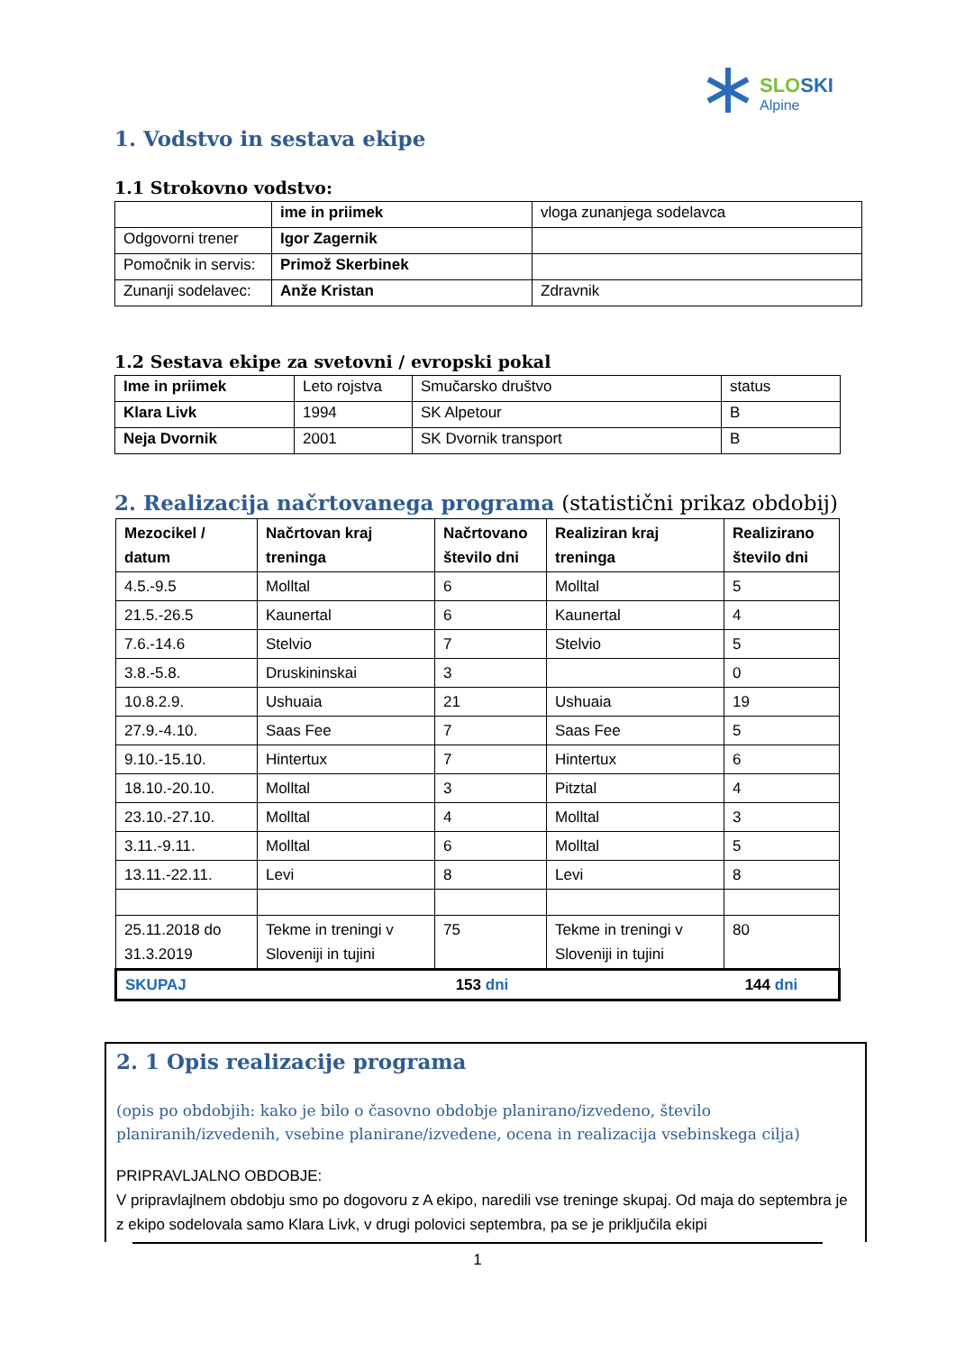SLOSKI
Alpine
1. Vodstvo in sestava ekipe
1.1 Strokovno vodstvo:
| | ime in priimek | vloga zunanjega sodelavca |
| Odgovorni trener | Igor Zagernik | |
| Pomočnik in servis: | Primož Skerbinek | |
| Zunanji sodelavec: | Anže Kristan | Zdravnik |
1.2 Sestava ekipe za svetovni / evropski pokal
| Ime in priimek | Leto rojstva | Smučarsko društvo | status |
| Klara Livk | 1994 | SK Alpetour | B |
| Neja Dvornik | 2001 | SK Dvornik transport | B |
2. Realizacija načrtovanega programa (statistični prikaz obdobij)
| Mezocikel / datum | Načrtovan kraj treninga | Načrtovano število dni | Realiziran kraj treninga | Realizirano število dni |
| 4.5.-9.5 | Molltal | 6 | Molltal | 5 |
| 21.5.-26.5 | Kaunertal | 6 | Kaunertal | 4 |
| 7.6.-14.6 | Stelvio | 7 | Stelvio | 5 |
| 3.8.-5.8. | Druskininskai | 3 | | 0 |
| 10.8.2.9. | Ushuaia | 21 | Ushuaia | 19 |
| 27.9.-4.10. | Saas Fee | 7 | Saas Fee | 5 |
| 9.10.-15.10. | Hintertux | 7 | Hintertux | 6 |
| 18.10.-20.10. | Molltal | 3 | Pitztal | 4 |
| 23.10.-27.10. | Molltal | 4 | Molltal | 3 |
| 3.11.-9.11. | Molltal | 6 | Molltal | 5 |
| 13.11.-22.11. | Levi | 8 | Levi | 8 |
| 25.11.2018 do 31.3.2019 | Tekme in treningi v Sloveniji in tujini | 75 | Tekme in treningi v Sloveniji in tujini | 80 |
| SKUPAJ | | 153 dni | | 144 dni |
2. 1 Opis realizacije programa
(opis po obdobjih: kako je bilo o časovno obdobje planirano/izvedeno, število planiranih/izvedenih, vsebine planirane/izvedene, ocena in realizacija vsebinskega cilja)
PRIPRAVLJALNO OBDOBJE:
V pripravlajlnem obdobju smo po dogovoru z A ekipo, naredili vse treninge skupaj. Od maja do septembra je z ekipo sodelovala samo Klara Livk, v drugi polovici septembra, pa se je priključila ekipi
1